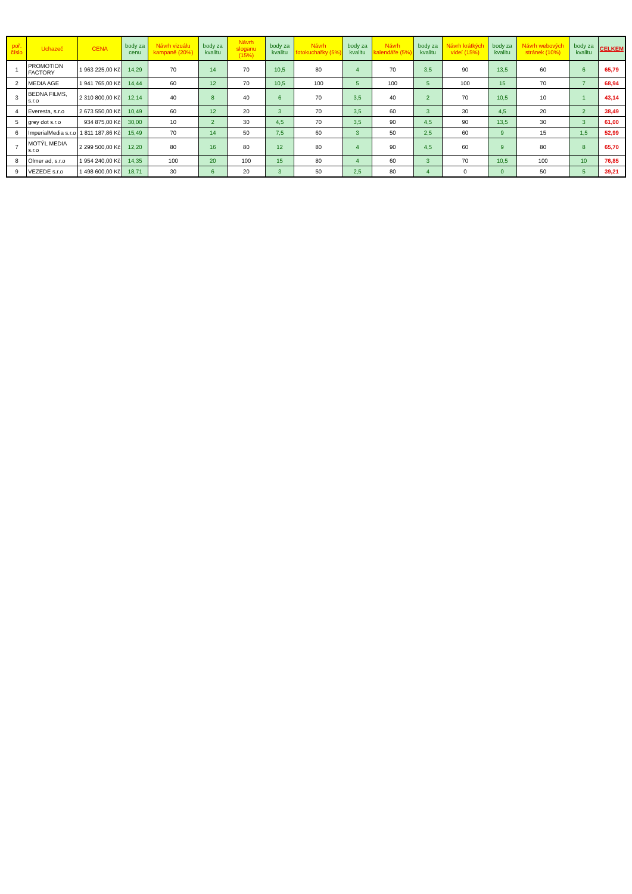| poř. číslo | Uchazeč | CENA | body za cenu | Návrh vizuálu kampaně (20%) | body za kvalitu | Návrh sloganu (15%) | body za kvalitu | Návrh fotokuchařky (5%) | body za kvalitu | Návrh kalendáře (5%) | body za kvalitu | Návrh krátkých videí (15%) | body za kvalitu | Návrh webových stránek (10%) | body za kvalitu | CELKEM |
| --- | --- | --- | --- | --- | --- | --- | --- | --- | --- | --- | --- | --- | --- | --- | --- | --- |
| 1 | PROMOTION FACTORY | 1 963 225,00 Kč | 14,29 | 70 | 14 | 70 | 10,5 | 80 | 4 | 70 | 3,5 | 90 | 13,5 | 60 | 6 | 65,79 |
| 2 | MEDIA AGE | 1 941 765,00 Kč | 14,44 | 60 | 12 | 70 | 10,5 | 100 | 5 | 100 | 5 | 100 | 15 | 70 | 7 | 68,94 |
| 3 | BEDNA FILMS, s.r.o | 2 310 800,00 Kč | 12,14 | 40 | 8 | 40 | 6 | 70 | 3,5 | 40 | 2 | 70 | 10,5 | 10 | 1 | 43,14 |
| 4 | Everesta, s.r.o | 2 673 550,00 Kč | 10,49 | 60 | 12 | 20 | 3 | 70 | 3,5 | 60 | 3 | 30 | 4,5 | 20 | 2 | 38,49 |
| 5 | grey dot s.r.o | 934 875,00 Kč | 30,00 | 10 | 2 | 30 | 4,5 | 70 | 3,5 | 90 | 4,5 | 90 | 13,5 | 30 | 3 | 61,00 |
| 6 | ImperialMedia s.r.o | 1 811 187,86 Kč | 15,49 | 70 | 14 | 50 | 7,5 | 60 | 3 | 50 | 2,5 | 60 | 9 | 15 | 1,5 | 52,99 |
| 7 | MOTÝL MEDIA s.r.o | 2 299 500,00 Kč | 12,20 | 80 | 16 | 80 | 12 | 80 | 4 | 90 | 4,5 | 60 | 9 | 80 | 8 | 65,70 |
| 8 | Olmer ad, s.r.o | 1 954 240,00 Kč | 14,35 | 100 | 20 | 100 | 15 | 80 | 4 | 60 | 3 | 70 | 10,5 | 100 | 10 | 76,85 |
| 9 | VEZEDE s.r.o | 1 498 600,00 Kč | 18,71 | 30 | 6 | 20 | 3 | 50 | 2,5 | 80 | 4 | 0 | 0 | 50 | 5 | 39,21 |